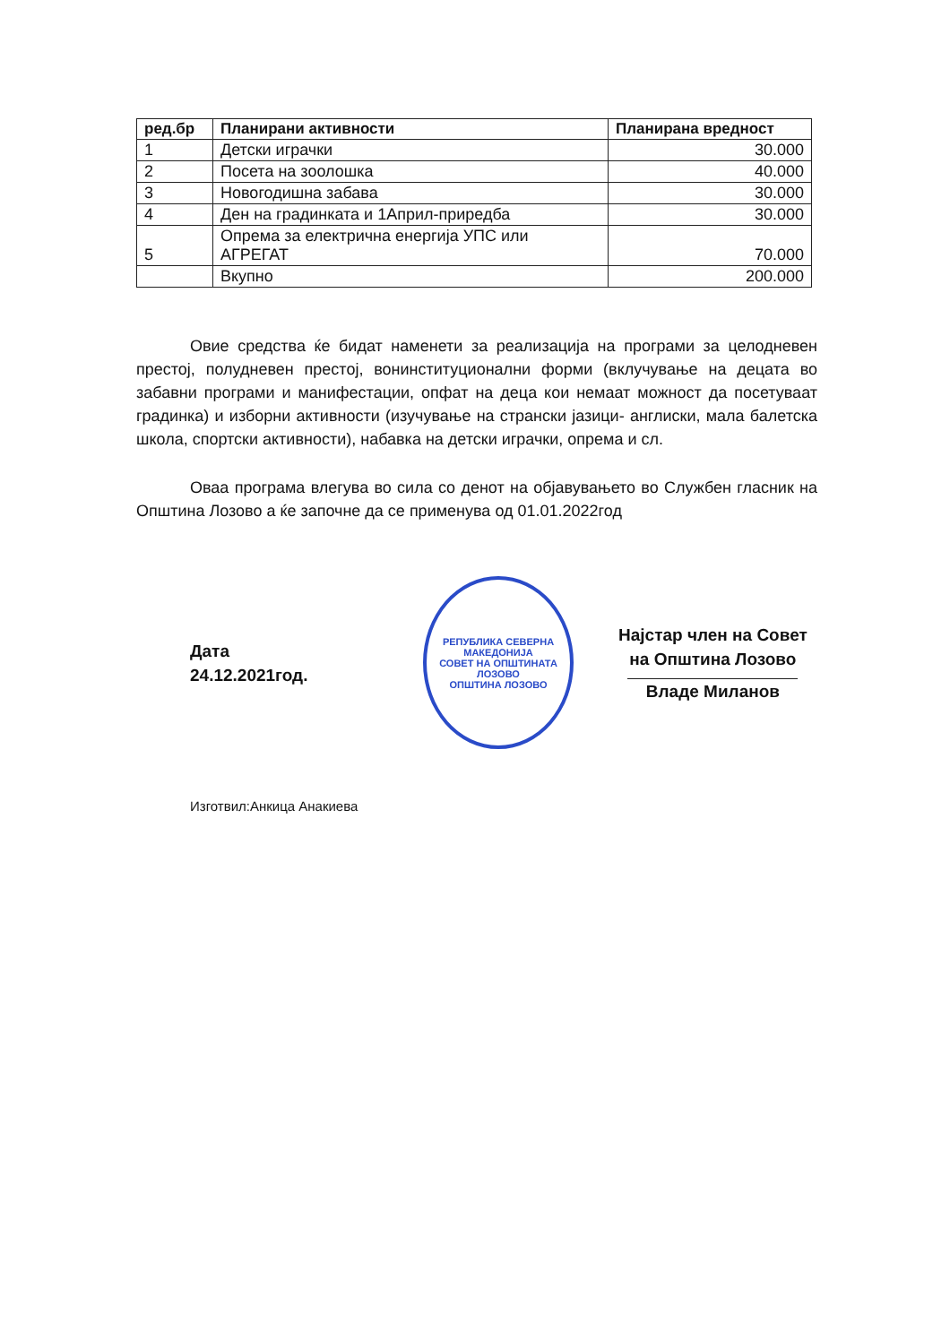| ред.бр | Планирани активности | Планирана вредност |
| --- | --- | --- |
| 1 | Детски играчки | 30.000 |
| 2 | Посета на зоолошка | 40.000 |
| 3 | Новогодишна забава | 30.000 |
| 4 | Ден на градинката и 1Април-приредба | 30.000 |
| 5 | Опрема за електрична енергија УПС или АГРЕГАТ | 70.000 |
| | Вкупно | 200.000 |
Овие средства ќе бидат наменети за реализација на програми за целодневен престој, полудневен престој, вонинституционални форми (вклучување на децата во забавни програми и манифестации, опфат на деца кои немаат можност да посетуваат градинка) и изборни активности (изучување на странски јазици- англиски, мала балетска школа, спортски активности), набавка на детски играчки, опрема и сл.
Оваа програма влегува во сила со денот на објавувањето во Службен гласник на Општина Лозово а ќе започне да се применува од 01.01.2022год
Дата
24.12.2021год.
РЕПУБЛИКА СЕВЕРНА МАКЕДОНИЈА
СОВЕТ НА ОПШТИНАТА
ЛОЗОВО
ОПШТИНА ЛОЗОВО
Најстар член на Совет
на Општина Лозово
Владе Миланов
Изготвил:Анкица Анакиева